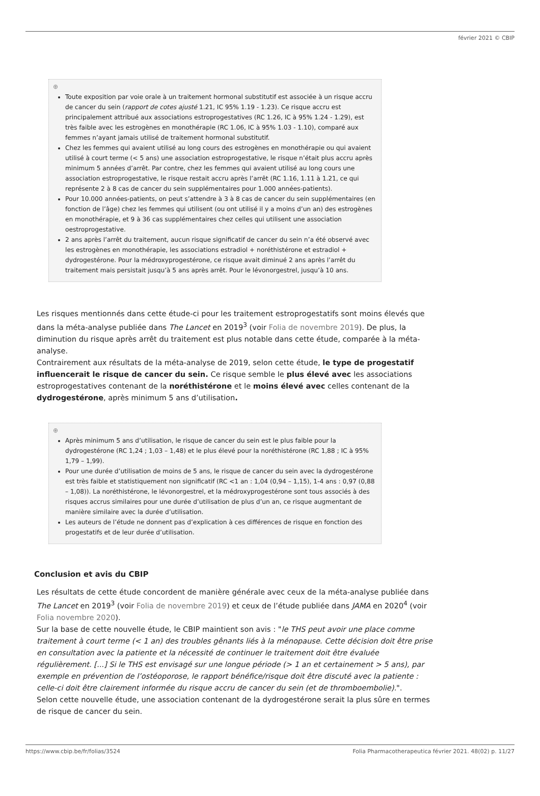février 2021 © CBIP
⊕
Toute exposition par voie orale à un traitement hormonal substitutif est associée à un risque accru de cancer du sein (rapport de cotes ajusté 1.21, IC 95% 1.19 - 1.23). Ce risque accru est principalement attribué aux associations estroprogestatives (RC 1.26, IC à 95% 1.24 - 1.29), est très faible avec les estrogènes en monothérapie (RC 1.06, IC à 95% 1.03 - 1.10), comparé aux femmes n’ayant jamais utilisé de traitement hormonal substitutif.
Chez les femmes qui avaient utilisé au long cours des estrogènes en monothérapie ou qui avaient utilisé à court terme (< 5 ans) une association estroprogestative, le risque n’était plus accru après minimum 5 années d’arrêt. Par contre, chez les femmes qui avaient utilisé au long cours une association estroprogestative, le risque restait accru après l’arrêt (RC 1.16, 1.11 à 1.21, ce qui représente 2 à 8 cas de cancer du sein supplémentaires pour 1.000 années-patients).
Pour 10.000 années-patients, on peut s’attendre à 3 à 8 cas de cancer du sein supplémentaires (en fonction de l’âge) chez les femmes qui utilisent (ou ont utilisé il y a moins d’un an) des estrogènes en monothérapie, et 9 à 36 cas supplémentaires chez celles qui utilisent une association oestroprogestative.
2 ans après l’arrêt du traitement, aucun risque significatif de cancer du sein n’a été observé avec les estrogènes en monothérapie, les associations estradiol + noréthistérone et estradiol + dydrogestérone. Pour la médroxyprogestérone, ce risque avait diminué 2 ans après l’arrêt du traitement mais persistait jusqu’à 5 ans après arrêt. Pour le lévonorgestrel, jusqu’à 10 ans.
Les risques mentionnés dans cette étude-ci pour les traitement estroprogestatifs sont moins élevés que dans la méta-analyse publiée dans The Lancet en 2019<sup>3</sup> (voir Folia de novembre 2019). De plus, la diminution du risque après arrêt du traitement est plus notable dans cette étude, comparée à la méta-analyse.
Contrairement aux résultats de la méta-analyse de 2019, selon cette étude, le type de progestatif influencerait le risque de cancer du sein. Ce risque semble le plus élevé avec les associations estroprogestatives contenant de la noréthistérone et le moins élevé avec celles contenant de la dydrogestérone, après minimum 5 ans d’utilisation.
⊕
Après minimum 5 ans d’utilisation, le risque de cancer du sein est le plus faible pour la dydrogestérone (RC 1,24 ; 1,03 – 1,48) et le plus élevé pour la noréthistérone (RC 1,88 ; IC à 95% 1,79 – 1,99).
Pour une durée d’utilisation de moins de 5 ans, le risque de cancer du sein avec la dydrogestérone est très faible et statistiquement non significatif (RC <1 an : 1,04 (0,94 – 1,15), 1-4 ans : 0,97 (0,88 – 1,08)). La noréthistérone, le lévonorgestrel, et la médroxyprogestérone sont tous associés à des risques accrus similaires pour une durée d’utilisation de plus d’un an, ce risque augmentant de manière similaire avec la durée d’utilisation.
Les auteurs de l’étude ne donnent pas d’explication à ces différences de risque en fonction des progestatifs et de leur durée d’utilisation.
Conclusion et avis du CBIP
Les résultats de cette étude concordent de manière générale avec ceux de la méta-analyse publiée dans The Lancet en 2019<sup>3</sup> (voir Folia de novembre 2019) et ceux de l’étude publiée dans JAMA en 2020<sup>4</sup> (voir Folia novembre 2020).
Sur la base de cette nouvelle étude, le CBIP maintient son avis : "le THS peut avoir une place comme traitement à court terme (< 1 an) des troubles gênants liés à la ménopause. Cette décision doit être prise en consultation avec la patiente et la nécessité de continuer le traitement doit être évaluée régulièrement. [...] Si le THS est envisagé sur une longue période (> 1 an et certainement > 5 ans), par exemple en prévention de l’ostéoporose, le rapport bénéfice/risque doit être discuté avec la patiente : celle-ci doit être clairement informée du risque accru de cancer du sein (et de thromboembolie).".
Selon cette nouvelle étude, une association contenant de la dydrogestérone serait la plus sûre en termes de risque de cancer du sein.
https://www.cbip.be/fr/folias/3524 Folia Pharmacotherapeutica février 2021. 48(02) p. 11/27